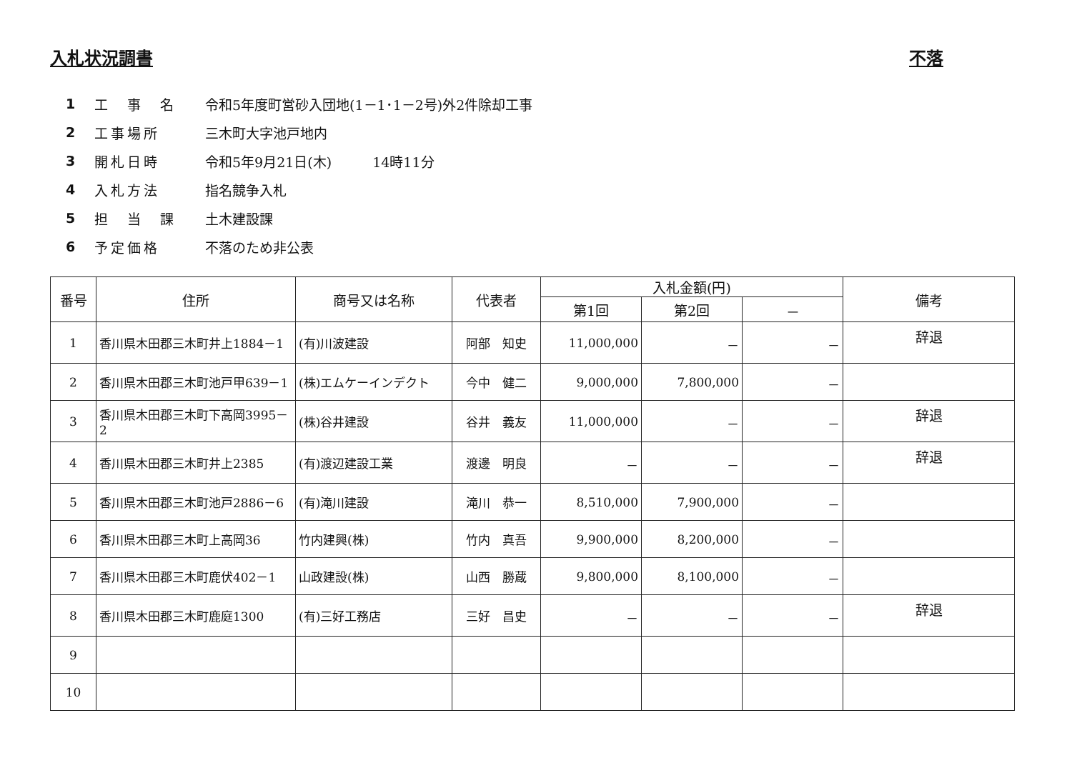入札状況調書 不落
1 工　事　名 令和5年度町営砂入団地(1－1･1－2号)外2件除却工事
2 工事場所 三木町大字池戸地内
3 開札日時 令和5年9月21日(木)　　　14時11分
4 入札方法 指名競争入札
5 担　当　課 土木建設課
6 予定価格 不落のため非公表
| 番号 | 住所 | 商号又は名称 | 代表者 | 入札金額(円) | | | 備考 |
| --- | --- | --- | --- | --- | --- | --- | --- |
| | | | | 第1回 | 第2回 | － | |
| 1 | 香川県木田郡三木町井上1884－1 | (有)川波建設 | 阿部 知史 | 11,000,000 | － | － | 辞退 |
| 2 | 香川県木田郡三木町池戸甲639－1 | (株)エムケーインデクト | 今中 健二 | 9,000,000 | 7,800,000 | － | |
| 3 | 香川県木田郡三木町下高岡3995－2 | (株)谷井建設 | 谷井 義友 | 11,000,000 | － | － | 辞退 |
| 4 | 香川県木田郡三木町井上2385 | (有)渡辺建設工業 | 渡邊 明良 | － | － | － | 辞退 |
| 5 | 香川県木田郡三木町池戸2886－6 | (有)滝川建設 | 滝川 恭一 | 8,510,000 | 7,900,000 | － | |
| 6 | 香川県木田郡三木町上高岡36 | 竹内建興(株) | 竹内 真吾 | 9,900,000 | 8,200,000 | － | |
| 7 | 香川県木田郡三木町鹿伏402－1 | 山政建設(株) | 山西 勝蔵 | 9,800,000 | 8,100,000 | － | |
| 8 | 香川県木田郡三木町鹿庭1300 | (有)三好工務店 | 三好 昌史 | － | － | － | 辞退 |
| 9 | | | | | | | |
| 10 | | | | | | | |